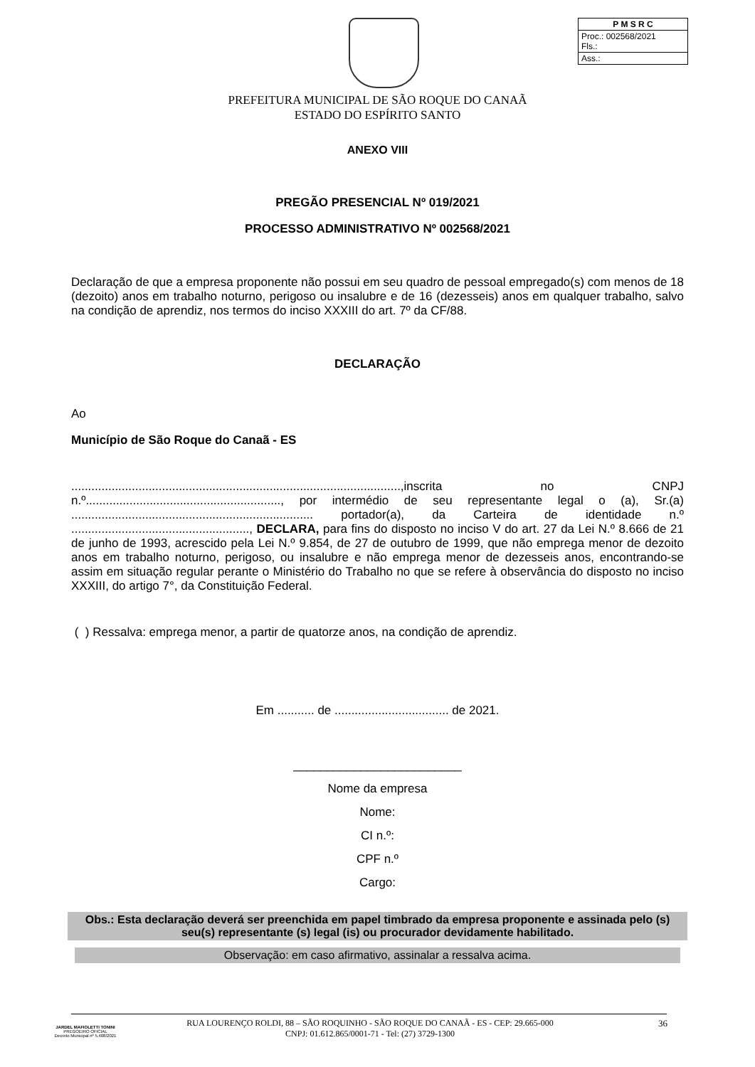| P M S R C |
| Proc.: 002568/2021 Fls.: |
| Ass.: |
PREFEITURA MUNICIPAL DE SÃO ROQUE DO CANAÃ
ESTADO DO ESPÍRITO SANTO
ANEXO VIII
PREGÃO PRESENCIAL Nº 019/2021
PROCESSO ADMINISTRATIVO Nº 002568/2021
Declaração de que a empresa proponente não possui em seu quadro de pessoal empregado(s) com menos de 18 (dezoito) anos em trabalho noturno, perigoso ou insalubre e de 16 (dezesseis) anos em qualquer trabalho, salvo na condição de aprendiz, nos termos do inciso XXXIII do art. 7º da CF/88.
DECLARAÇÃO
Ao
Município de São Roque do Canaã - ES
..................................................................................................,inscrita no CNPJ n.º.........................................................., por intermédio de seu representante legal o (a), Sr.(a) ........................................................................ portador(a), da Carteira de identidade n.º ....................................................., DECLARA, para fins do disposto no inciso V do art. 27 da Lei N.º 8.666 de 21 de junho de 1993, acrescido pela Lei N.º 9.854, de 27 de outubro de 1999, que não emprega menor de dezoito anos em trabalho noturno, perigoso, ou insalubre e não emprega menor de dezesseis anos, encontrando-se assim em situação regular perante o Ministério do Trabalho no que se refere à observância do disposto no inciso XXXIII, do artigo 7°, da Constituição Federal.
( ) Ressalva: emprega menor, a partir de quatorze anos, na condição de aprendiz.
Em ........... de .................................. de 2021.
_________________________
Nome da empresa
Nome:
CI n.º:
CPF n.º
Cargo:
Obs.: Esta declaração deverá ser preenchida em papel timbrado da empresa proponente e assinada pelo (s) seu(s) representante (s) legal (is) ou procurador devidamente habilitado.
Observação: em caso afirmativo, assinalar a ressalva acima.
JARDEL MAFIOLETTI TONINI
PREGOEIRO OFICIAL
Decreto Municipal nº 5.408/2021
RUA LOURENÇO ROLDI, 88 – SÃO ROQUINHO - SÃO ROQUE DO CANAÃ - ES - CEP: 29.665-000
CNPJ: 01.612.865/0001-71 - Tel: (27) 3729-1300
36